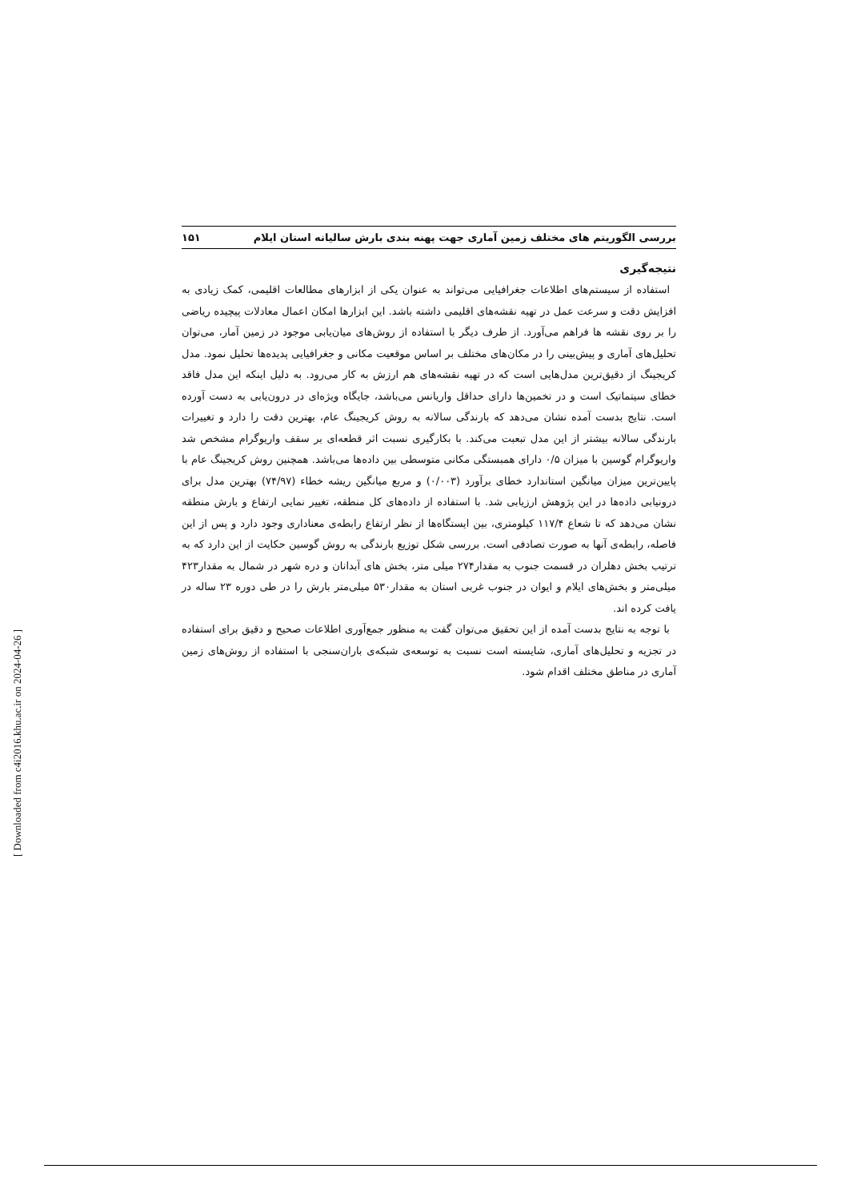بررسی الگوریتم های مختلف زمین آماری جهت پهنه بندی بارش سالیانه استان ایلام ۱۵۱
نتیجه‌گیری
استفاده از سیستم‌های اطلاعات جغرافیایی می‌تواند به عنوان یکی از ابزارهای مطالعات اقلیمی، کمک زیادی به افزایش دقت و سرعت عمل در تهیه نقشه‌های اقلیمی داشته باشد. این ابزارها امکان اعمال معادلات پیچیده ریاضی را بر روی نقشه ها فراهم می‌آورد. از طرف دیگر با استفاده از روش‌های میان‌یابی موجود در زمین آمار، می‌توان تحلیل‌های آماری و پیش‌بینی را در مکان‌های مختلف بر اساس موقعیت مکانی و جغرافیایی پدیده‌ها تحلیل نمود. مدل کریجینگ از دقیق‌ترین مدل‌هایی است که در تهیه نقشه‌های هم ارزش به کار می‌رود. به دلیل اینکه این مدل فاقد خطای سیتماتیک است و در تخمین‌ها دارای حداقل واریانس می‌باشد، جایگاه ویژه‌ای در درون‌یابی به دست آورده است. نتایج بدست آمده نشان می‌دهد که بارندگی سالانه به روش کریجینگ عام، بهترین دقت را دارد و تغییرات بارندگی سالانه بیشتر از این مدل تبعبت می‌کند. با بکارگیری نسبت اثر قطعه‌ای بر سقف واریوگرام مشخص شد واریوگرام گوسین با میزان ۰/۵ دارای همبستگی مکانی متوسطی بین داده‌ها می‌باشد. همچنین روش کریجینگ عام با پایین‌ترین میزان میانگین استاندارد خطای برآورد (۰/۰۰۳) و مربع میانگین ریشه خطاء (۷۴/۹۷) بهترین مدل برای درونیابی داده‌ها در این پژوهش ارزیابی شد. با استفاده از داده‌های کل منطقه، تغییر نمایی ارتفاع و بارش منطقه نشان می‌دهد که تا شعاع ۱۱۷/۴ کیلومتری، بین ایستگاه‌ها از نظر ارتفاع رابطه‌ی معناداری وجود دارد و پس از این فاصله، رابطه‌ی آنها به صورت تصادفی است. بررسی شکل توزیع بارندگی به روش گوسین حکایت از این دارد که به ترتیب بخش دهلران در قسمت جنوب به مقدار۲۷۴ میلی متر، بخش های آبدانان و دره شهر در شمال به مقدار۴۲۳ میلی‌متر و بخش‌های ایلام و ایوان در جنوب غربی استان به مقدار۵۳۰ میلی‌متر بارش را در طی دوره ۲۳ ساله در یافت کرده اند.
با توجه به نتایج بدست آمده از این تحقیق می‌توان گفت به منظور جمع‌آوری اطلاعات صحیح و دقیق برای استفاده در تجزیه و تحلیل‌های آماری، شایسته است نسبت به توسعه‌ی شبکه‌ی باران‌سنجی با استفاده از روش‌های زمین آماری در مناطق مختلف اقدام شود.
[ Downloaded from c4i2016.khu.ac.ir on 2024-04-26 ]